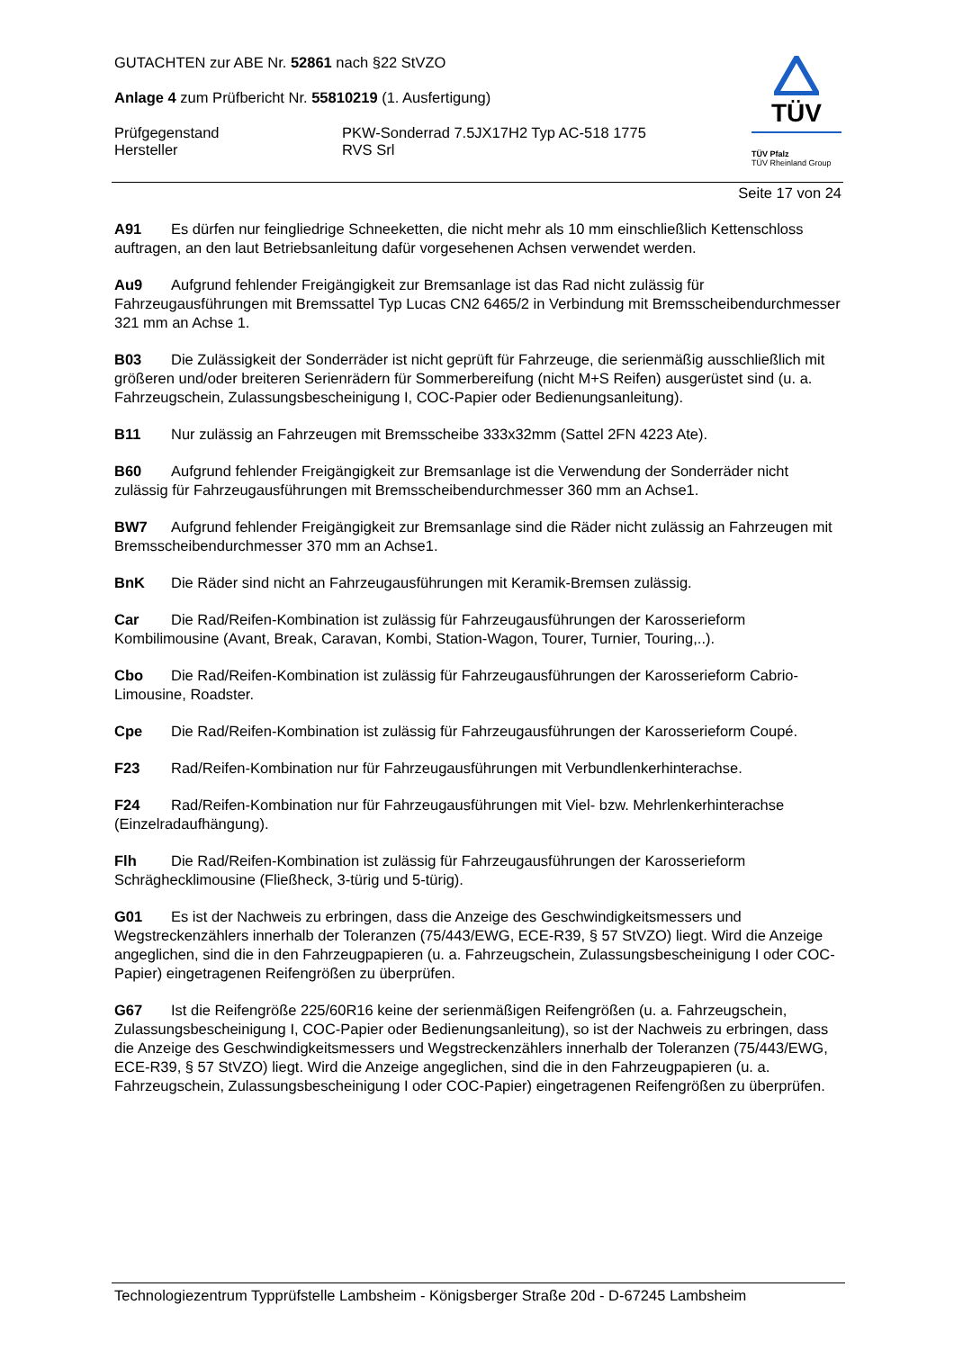GUTACHTEN zur ABE Nr. 52861 nach §22 StVZO
Anlage 4 zum Prüfbericht Nr. 55810219 (1. Ausfertigung)
Prüfgegenstand
Hersteller
PKW-Sonderrad 7.5JX17H2 Typ AC-518 1775
RVS Srl
TÜV
TÜV Pfalz
TÜV Rheinland Group
Seite 17 von 24
A91 Es dürfen nur feingliedrige Schneeketten, die nicht mehr als 10 mm einschließlich Kettenschloss auftragen, an den laut Betriebsanleitung dafür vorgesehenen Achsen verwendet werden.
Au9 Aufgrund fehlender Freigängigkeit zur Bremsanlage ist das Rad nicht zulässig für Fahrzeugausführungen mit Bremssattel Typ Lucas CN2 6465/2 in Verbindung mit Bremsscheibendurchmesser 321 mm an Achse 1.
B03 Die Zulässigkeit der Sonderräder ist nicht geprüft für Fahrzeuge, die serienmäßig ausschließlich mit größeren und/oder breiteren Serienrädern für Sommerbereifung (nicht M+S Reifen) ausgerüstet sind (u. a. Fahrzeugschein, Zulassungsbescheinigung I, COC-Papier oder Bedienungsanleitung).
B11 Nur zulässig an Fahrzeugen mit Bremsscheibe 333x32mm (Sattel 2FN 4223 Ate).
B60 Aufgrund fehlender Freigängigkeit zur Bremsanlage ist die Verwendung der Sonderräder nicht zulässig für Fahrzeugausführungen mit Bremsscheibendurchmesser 360 mm an Achse1.
BW7 Aufgrund fehlender Freigängigkeit zur Bremsanlage sind die Räder nicht zulässig an Fahrzeugen mit Bremsscheibendurchmesser 370 mm an Achse1.
BnK Die Räder sind nicht an Fahrzeugausführungen mit Keramik-Bremsen zulässig.
Car Die Rad/Reifen-Kombination ist zulässig für Fahrzeugausführungen der Karosserieform Kombilimousine (Avant, Break, Caravan, Kombi, Station-Wagon, Tourer, Turnier, Touring,..).
Cbo Die Rad/Reifen-Kombination ist zulässig für Fahrzeugausführungen der Karosserieform Cabrio-Limousine, Roadster.
Cpe Die Rad/Reifen-Kombination ist zulässig für Fahrzeugausführungen der Karosserieform Coupé.
F23 Rad/Reifen-Kombination nur für Fahrzeugausführungen mit Verbundlenkerhinterachse.
F24 Rad/Reifen-Kombination nur für Fahrzeugausführungen mit Viel- bzw. Mehrlenkerhinterachse (Einzelradaufhängung).
Flh Die Rad/Reifen-Kombination ist zulässig für Fahrzeugausführungen der Karosserieform Schräghecklimousine (Fließheck, 3-türig und 5-türig).
G01 Es ist der Nachweis zu erbringen, dass die Anzeige des Geschwindigkeitsmessers und Wegstreckenzählers innerhalb der Toleranzen (75/443/EWG, ECE-R39, § 57 StVZO) liegt. Wird die Anzeige angeglichen, sind die in den Fahrzeugpapieren (u. a. Fahrzeugschein, Zulassungsbescheinigung I oder COC-Papier) eingetragenen Reifengrößen zu überprüfen.
G67 Ist die Reifengröße 225/60R16 keine der serienmäßigen Reifengrößen (u. a. Fahrzeugschein, Zulassungsbescheinigung I, COC-Papier oder Bedienungsanleitung), so ist der Nachweis zu erbringen, dass die Anzeige des Geschwindigkeitsmessers und Wegstreckenzählers innerhalb der Toleranzen (75/443/EWG, ECE-R39, § 57 StVZO) liegt. Wird die Anzeige angeglichen, sind die in den Fahrzeugpapieren (u. a. Fahrzeugschein, Zulassungsbescheinigung I oder COC-Papier) eingetragenen Reifengrößen zu überprüfen.
Technologiezentrum Typprüfstelle Lambsheim - Königsberger Straße 20d - D-67245 Lambsheim